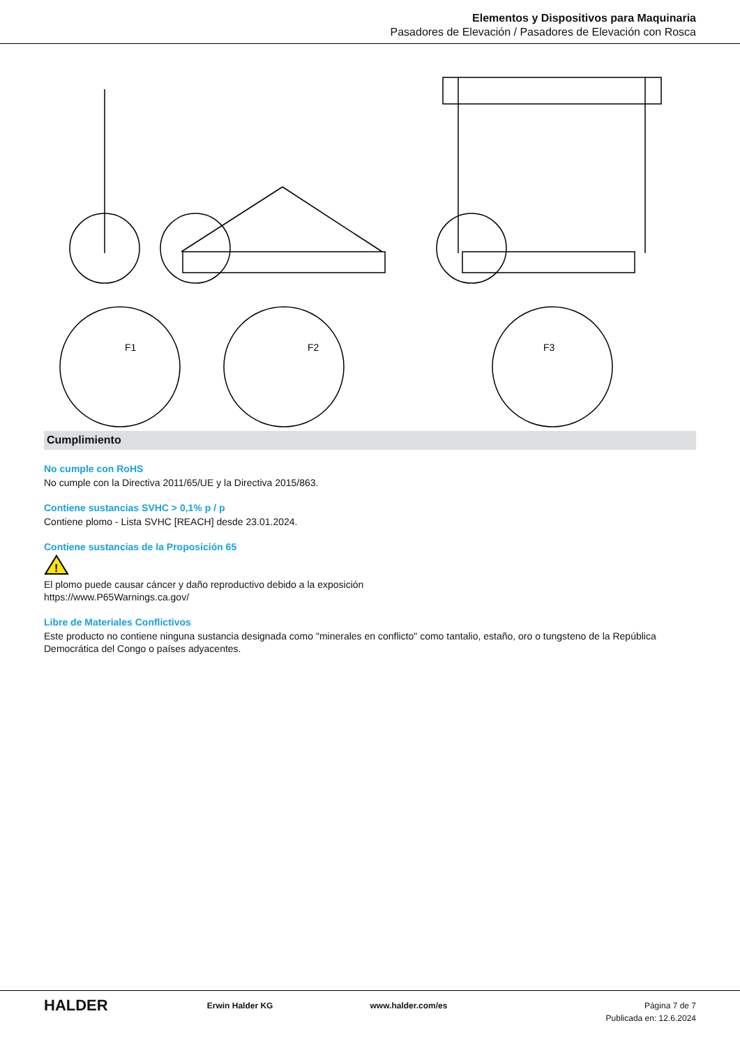Elementos y Dispositivos para Maquinaria
Pasadores de Elevación / Pasadores de Elevación con Rosca
F1
F2
F3
Cumplimiento
No cumple con RoHS
No cumple con la Directiva 2011/65/UE y la Directiva 2015/863.
Contiene sustancias SVHC > 0,1% p / p
Contiene plomo - Lista SVHC [REACH] desde 23.01.2024.
Contiene sustancias de la Proposición 65
!
El plomo puede causar cáncer y daño reproductivo debido a la exposición
https://www.P65Warnings.ca.gov/
Libre de Materiales Conflictivos
Este producto no contiene ninguna sustancia designada como "minerales en conflicto" como tantalio, estaño, oro o tungsteno de la República Democrática del Congo o países adyacentes.
HALDER
Erwin Halder KG www.halder.com/es Página 7 de 7
Publicada en: 12.6.2024